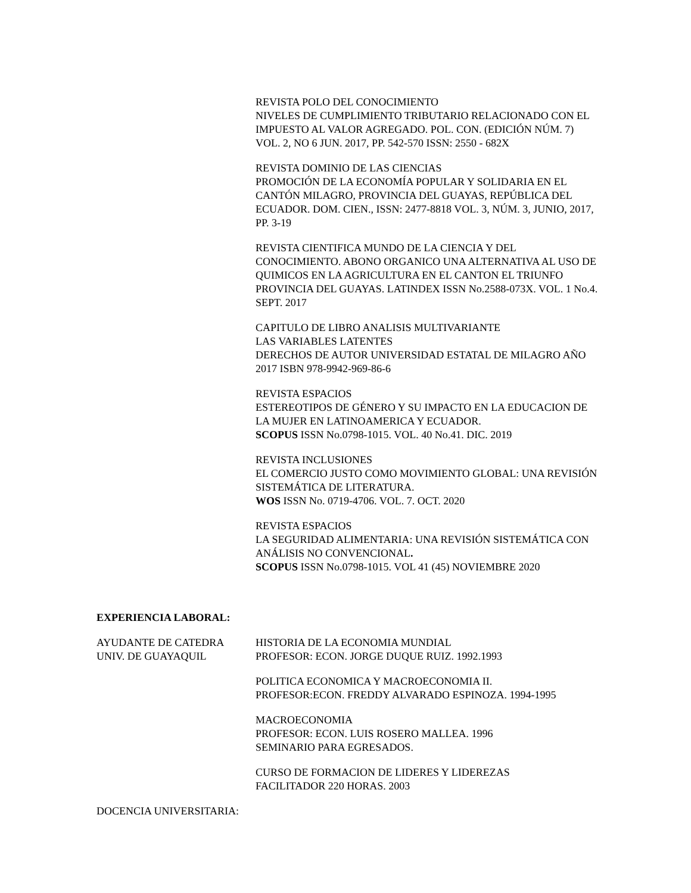REVISTA POLO DEL CONOCIMIENTO
NIVELES DE CUMPLIMIENTO TRIBUTARIO RELACIONADO CON EL IMPUESTO AL VALOR AGREGADO. POL. CON. (EDICIÓN NÚM. 7) VOL. 2, NO 6 JUN. 2017, PP. 542-570 ISSN: 2550 - 682X
REVISTA DOMINIO DE LAS CIENCIAS
PROMOCIÓN DE LA ECONOMÍA POPULAR Y SOLIDARIA EN EL CANTÓN MILAGRO, PROVINCIA DEL GUAYAS, REPÚBLICA DEL ECUADOR. DOM. CIEN., ISSN: 2477-8818 VOL. 3, NÚM. 3, JUNIO, 2017, PP. 3-19
REVISTA CIENTIFICA MUNDO DE LA CIENCIA Y DEL CONOCIMIENTO. ABONO ORGANICO UNA ALTERNATIVA AL USO DE QUIMICOS EN LA AGRICULTURA EN EL CANTON EL TRIUNFO PROVINCIA DEL GUAYAS. LATINDEX ISSN No.2588-073X. VOL. 1 No.4. SEPT. 2017
CAPITULO DE LIBRO ANALISIS MULTIVARIANTE
LAS VARIABLES LATENTES
DERECHOS DE AUTOR UNIVERSIDAD ESTATAL DE MILAGRO AÑO 2017 ISBN 978-9942-969-86-6
REVISTA ESPACIOS
ESTEREOTIPOS DE GÉNERO Y SU IMPACTO EN LA EDUCACION DE LA MUJER EN LATINOAMERICA Y ECUADOR.
SCOPUS ISSN No.0798-1015. VOL. 40 No.41. DIC. 2019
REVISTA INCLUSIONES
EL COMERCIO JUSTO COMO MOVIMIENTO GLOBAL: UNA REVISIÓN SISTEMÁTICA DE LITERATURA.
WOS ISSN No. 0719-4706. VOL. 7. OCT. 2020
REVISTA ESPACIOS
LA SEGURIDAD ALIMENTARIA: UNA REVISIÓN SISTEMÁTICA CON ANÁLISIS NO CONVENCIONAL.
SCOPUS ISSN No.0798-1015. VOL 41 (45) NOVIEMBRE 2020
EXPERIENCIA LABORAL:
AYUDANTE DE CATEDRA
UNIV. DE GUAYAQUIL
HISTORIA DE LA ECONOMIA MUNDIAL
PROFESOR: ECON. JORGE DUQUE RUIZ. 1992.1993
POLITICA ECONOMICA Y MACROECONOMIA II.
PROFESOR:ECON. FREDDY ALVARADO ESPINOZA. 1994-1995
MACROECONOMIA
PROFESOR: ECON. LUIS ROSERO MALLEA. 1996
SEMINARIO PARA EGRESADOS.
CURSO DE FORMACION DE LIDERES Y LIDEREZAS
FACILITADOR 220 HORAS. 2003
DOCENCIA UNIVERSITARIA: